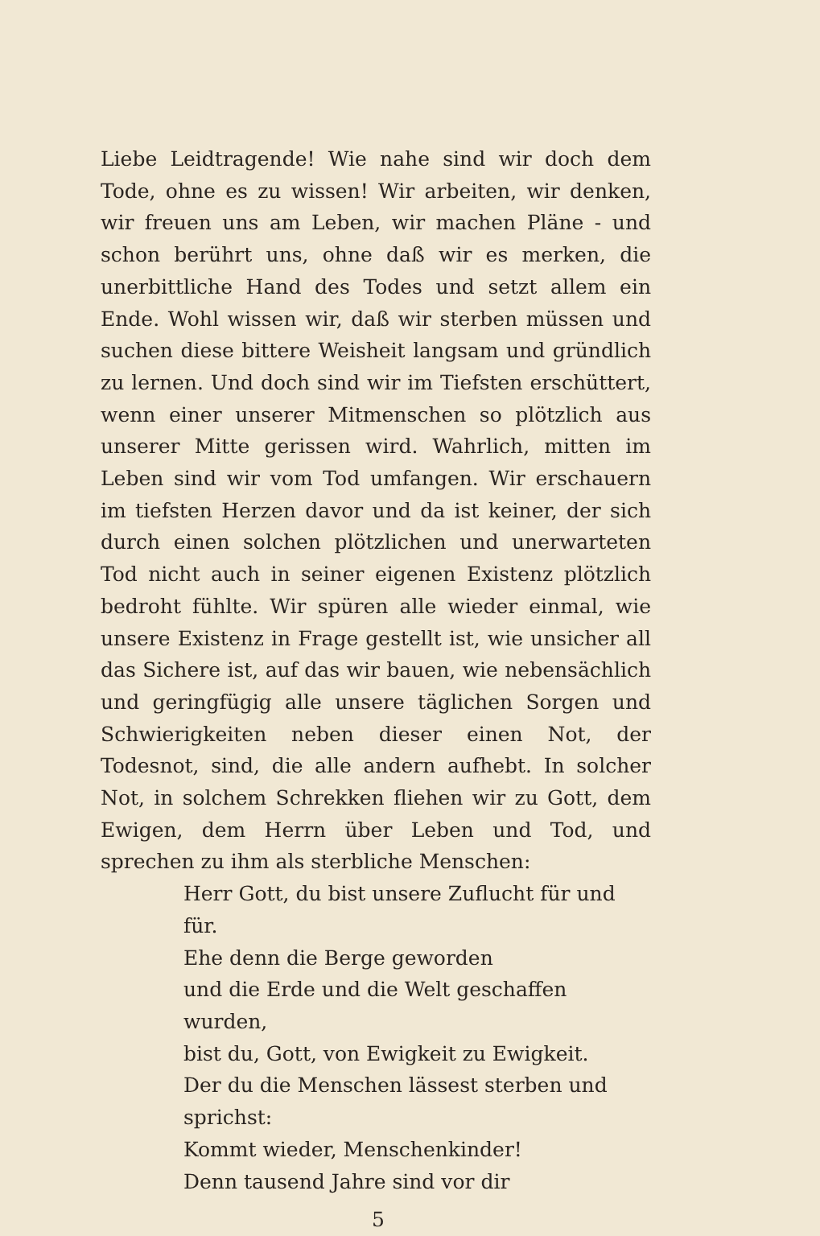Liebe Leidtragende! Wie nahe sind wir doch dem Tode, ohne es zu wissen! Wir arbeiten, wir denken, wir freuen uns am Leben, wir machen Pläne - und schon berührt uns, ohne daß wir es merken, die unerbittliche Hand des Todes und setzt allem ein Ende. Wohl wissen wir, daß wir sterben müssen und suchen diese bittere Weisheit langsam und gründlich zu lernen. Und doch sind wir im Tiefsten erschüttert, wenn einer unserer Mitmenschen so plötzlich aus unserer Mitte gerissen wird. Wahrlich, mitten im Leben sind wir vom Tod umfangen. Wir erschauern im tiefsten Herzen davor und da ist keiner, der sich durch einen solchen plötzlichen und unerwarteten Tod nicht auch in seiner eigenen Existenz plötzlich bedroht fühlte. Wir spüren alle wieder einmal, wie unsere Existenz in Frage gestellt ist, wie unsicher all das Sichere ist, auf das wir bauen, wie nebensächlich und geringfügig alle unsere täglichen Sorgen und Schwierigkeiten neben dieser einen Not, der Todesnot, sind, die alle andern aufhebt. In solcher Not, in solchem Schrekken fliehen wir zu Gott, dem Ewigen, dem Herrn über Leben und Tod, und sprechen zu ihm als sterbliche Menschen:
Herr Gott, du bist unsere Zuflucht für und für.
Ehe denn die Berge geworden
und die Erde und die Welt geschaffen wurden,
bist du, Gott, von Ewigkeit zu Ewigkeit.
Der du die Menschen lässest sterben und sprichst:
Kommt wieder, Menschenkinder!
Denn tausend Jahre sind vor dir
5